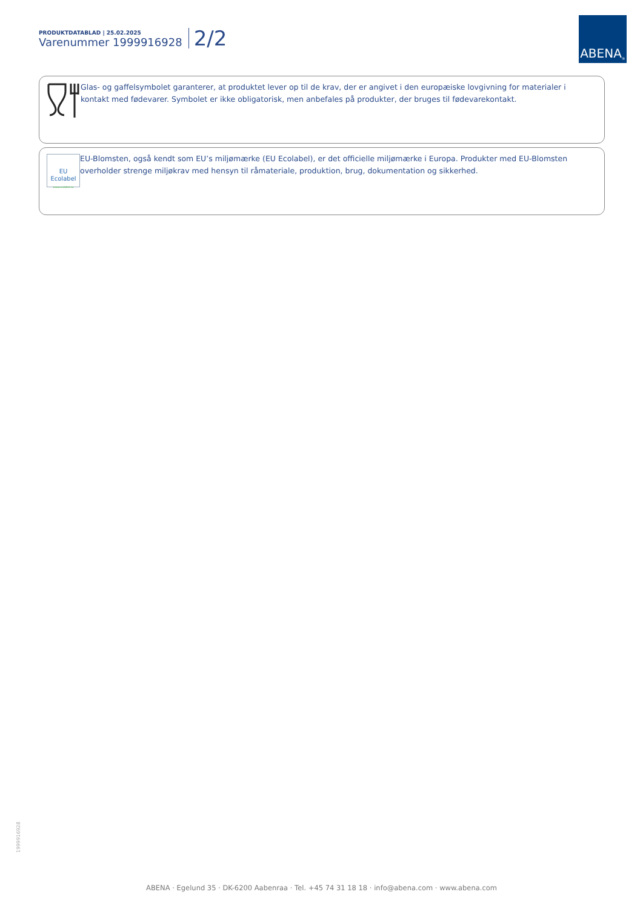PRODUKTDATABLAD | 25.02.2025
Varenummer 1999916928
2/2
ABENA<sup>®</sup>
Glas- og gaffelsymbolet garanterer, at produktet lever op til de krav, der er angivet i den europæiske lovgivning for materialer i kontakt med fødevarer. Symbolet er ikke obligatorisk, men anbefales på produkter, der bruges til fødevarekontakt.
EU
Ecolabel
www.ecolabel.eu
EU-Blomsten, også kendt som EU’s miljømærke (EU Ecolabel), er det officielle miljømærke i Europa. Produkter med EU-Blomsten overholder strenge miljøkrav med hensyn til råmateriale, produktion, brug, dokumentation og sikkerhed.
1999916928
ABENA · Egelund 35 · DK-6200 Aabenraa · Tel. +45 74 31 18 18 · info@abena.com · www.abena.com